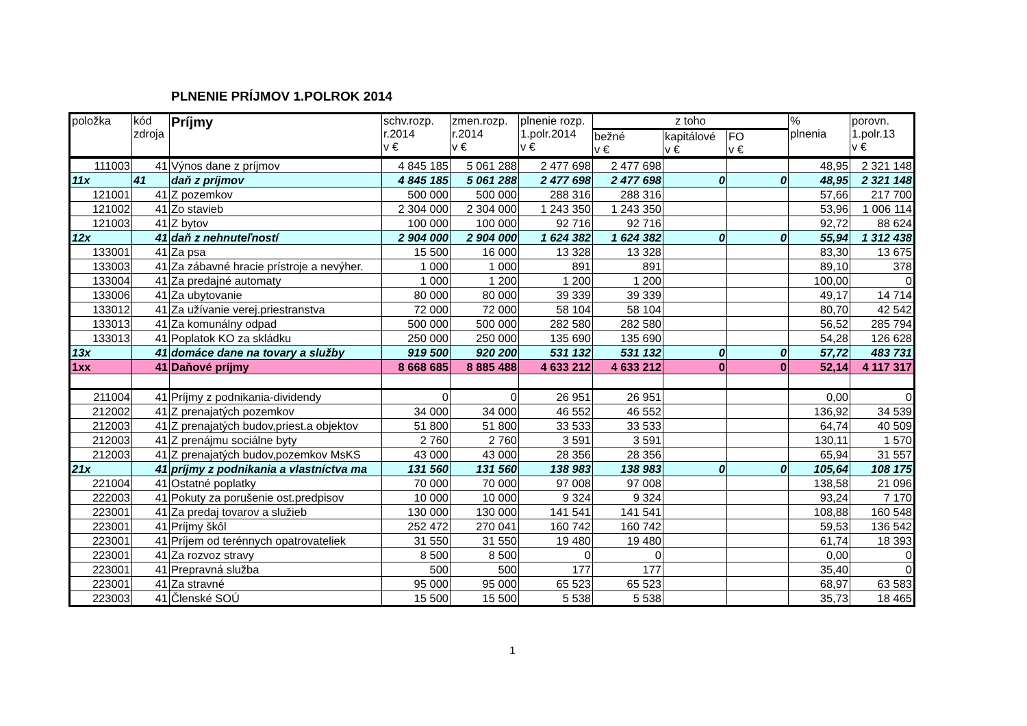PLNENIE PRÍJMOV 1.POLROK 2014
| položka | kód zdroja | Príjmy | schv.rozp. r.2014 v € | zmen.rozp. r.2014 v € | plnenie rozp. 1.polr.2014 v € | z toho | | | % plnenia | porovn. 1.polr.13 v € |
| --- | --- | --- | --- | --- | --- | --- | --- | --- | --- | --- |
| | | | | | | bežné v € | kapitálové v € | FO v € | | |
| 111003 | 41 | Výnos dane z príjmov | 4 845 185 | 5 061 288 | 2 477 698 | 2 477 698 | | | 48,95 | 2 321 148 |
| 11x | 41 | daň z príjmov | 4 845 185 | 5 061 288 | 2 477 698 | 2 477 698 | 0 | 0 | 48,95 | 2 321 148 |
| 121001 | 41 | Z pozemkov | 500 000 | 500 000 | 288 316 | 288 316 | | | 57,66 | 217 700 |
| 121002 | 41 | Zo stavieb | 2 304 000 | 2 304 000 | 1 243 350 | 1 243 350 | | | 53,96 | 1 006 114 |
| 121003 | 41 | Z bytov | 100 000 | 100 000 | 92 716 | 92 716 | | | 92,72 | 88 624 |
| 12x | 41 | daň z nehnuteľností | 2 904 000 | 2 904 000 | 1 624 382 | 1 624 382 | 0 | 0 | 55,94 | 1 312 438 |
| 133001 | 41 | Za psa | 15 500 | 16 000 | 13 328 | 13 328 | | | 83,30 | 13 675 |
| 133003 | 41 | Za zábavné hracie prístroje a nevýher. | 1 000 | 1 000 | 891 | 891 | | | 89,10 | 378 |
| 133004 | 41 | Za predajné automaty | 1 000 | 1 200 | 1 200 | 1 200 | | | 100,00 | 0 |
| 133006 | 41 | Za ubytovanie | 80 000 | 80 000 | 39 339 | 39 339 | | | 49,17 | 14 714 |
| 133012 | 41 | Za užívanie verej.priestranstva | 72 000 | 72 000 | 58 104 | 58 104 | | | 80,70 | 42 542 |
| 133013 | 41 | Za komunálny odpad | 500 000 | 500 000 | 282 580 | 282 580 | | | 56,52 | 285 794 |
| 133013 | 41 | Poplatok KO za skládku | 250 000 | 250 000 | 135 690 | 135 690 | | | 54,28 | 126 628 |
| 13x | 41 | domáce dane na tovary a služby | 919 500 | 920 200 | 531 132 | 531 132 | 0 | 0 | 57,72 | 483 731 |
| 1xx | 41 | Daňové príjmy | 8 668 685 | 8 885 488 | 4 633 212 | 4 633 212 | 0 | 0 | 52,14 | 4 117 317 |
| 211004 | 41 | Príjmy z podnikania-dividendy | 0 | 0 | 26 951 | 26 951 | | | 0,00 | 0 |
| 212002 | 41 | Z prenajatých pozemkov | 34 000 | 34 000 | 46 552 | 46 552 | | | 136,92 | 34 539 |
| 212003 | 41 | Z prenajatých budov,priest.a objektov | 51 800 | 51 800 | 33 533 | 33 533 | | | 64,74 | 40 509 |
| 212003 | 41 | Z prenájmu sociálne byty | 2 760 | 2 760 | 3 591 | 3 591 | | | 130,11 | 1 570 |
| 212003 | 41 | Z prenajatých budov,pozemkov MsKS | 43 000 | 43 000 | 28 356 | 28 356 | | | 65,94 | 31 557 |
| 21x | 41 | príjmy z podnikania a vlastníctva ma | 131 560 | 131 560 | 138 983 | 138 983 | 0 | 0 | 105,64 | 108 175 |
| 221004 | 41 | Ostatné poplatky | 70 000 | 70 000 | 97 008 | 97 008 | | | 138,58 | 21 096 |
| 222003 | 41 | Pokuty za porušenie ost.predpisov | 10 000 | 10 000 | 9 324 | 9 324 | | | 93,24 | 7 170 |
| 223001 | 41 | Za predaj tovarov a služieb | 130 000 | 130 000 | 141 541 | 141 541 | | | 108,88 | 160 548 |
| 223001 | 41 | Príjmy škôl | 252 472 | 270 041 | 160 742 | 160 742 | | | 59,53 | 136 542 |
| 223001 | 41 | Príjem od terénnych opatrovateliek | 31 550 | 31 550 | 19 480 | 19 480 | | | 61,74 | 18 393 |
| 223001 | 41 | Za rozvoz stravy | 8 500 | 8 500 | 0 | 0 | | | 0,00 | 0 |
| 223001 | 41 | Prepravná služba | 500 | 500 | 177 | 177 | | | 35,40 | 0 |
| 223001 | 41 | Za stravné | 95 000 | 95 000 | 65 523 | 65 523 | | | 68,97 | 63 583 |
| 223003 | 41 | Členské SOÚ | 15 500 | 15 500 | 5 538 | 5 538 | | | 35,73 | 18 465 |
1